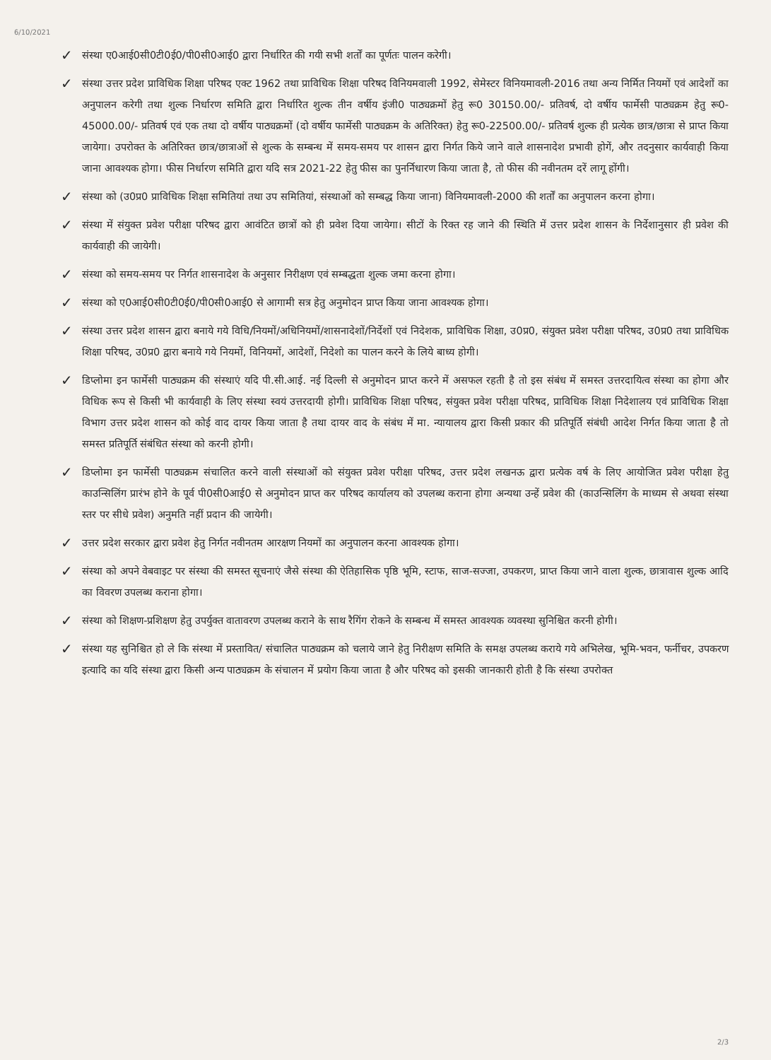6/10/2021
✓
संस्था ए0आई0सी0टी0ई0/पी0सी0आई0 द्वारा निर्धारित की गयी सभी शर्तों का पूर्णतः पालन करेगी।
✓
संस्था उत्तर प्रदेश प्राविधिक शिक्षा परिषद एक्ट 1962 तथा प्राविधिक शिक्षा परिषद विनियमवाली 1992, सेमेस्टर विनियमावली-2016 तथा अन्य निर्मित नियमों एवं आदेशों का अनुपालन करेगी तथा शुल्क निर्धारण समिति द्वारा निर्धारित शुल्क तीन वर्षीय इंजी0 पाठ्यक्रमों हेतु रू0 30150.00/- प्रतिवर्ष, दो वर्षीय फार्मेसी पाठ्यक्रम हेतु रू0- 45000.00/- प्रतिवर्ष एवं एक तथा दो वर्षीय पाठ्यक्रमों (दो वर्षीय फार्मेसी पाठ्यक्रम के अतिरिक्त) हेतु रू0-22500.00/- प्रतिवर्ष शुल्क ही प्रत्येक छात्र/छात्रा से प्राप्त किया जायेगा। उपरोक्त के अतिरिक्त छात्र/छात्राओं से शुल्क के सम्बन्ध में समय-समय पर शासन द्वारा निर्गत किये जाने वाले शासनादेश प्रभावी होगें, और तदनुसार कार्यवाही किया जाना आवश्यक होगा। फीस निर्धारण समिति द्वारा यदि सत्र 2021-22 हेतु फीस का पुनर्निधारण किया जाता है, तो फीस की नवीनतम दरें लागू होंगी।
✓
संस्था को (उ0प्र0 प्राविधिक शिक्षा समितियां तथा उप समितियां, संस्थाओं को सम्बद्ध किया जाना) विनियमावली-2000 की शर्तों का अनुपालन करना होगा।
✓
संस्था में संयुक्त प्रवेश परीक्षा परिषद द्वारा आवंटित छात्रों को ही प्रवेश दिया जायेगा। सीटों के रिक्त रह जाने की स्थिति में उत्तर प्रदेश शासन के निर्देशानुसार ही प्रवेश की कार्यवाही की जायेगी।
✓
संस्था को समय-समय पर निर्गत शासनादेश के अनुसार निरीक्षण एवं सम्बद्धता शुल्क जमा करना होगा।
✓
संस्था को ए0आई0सी0टी0ई0/पी0सी0आई0 से आगामी सत्र हेतु अनुमोदन प्राप्त किया जाना आवश्यक होगा।
✓
संस्था उत्तर प्रदेश शासन द्वारा बनाये गये विधि/नियमों/अधिनियमों/शासनादेशों/निर्देशों एवं निदेशक, प्राविधिक शिक्षा, उ0प्र0, संयुक्त प्रवेश परीक्षा परिषद, उ0प्र0 तथा प्राविधिक शिक्षा परिषद, उ0प्र0 द्वारा बनाये गये नियमों, विनियमों, आदेशों, निदेशो का पालन करने के लिये बाध्य होगी।
✓
डिप्लोमा इन फार्मेसी पाठ्यक्रम की संस्थाएं यदि पी.सी.आई. नई दिल्ली से अनुमोदन प्राप्त करने में असफल रहती है तो इस संबंध में समस्त उत्तरदायित्व संस्था का होगा और विधिक रूप से किसी भी कार्यवाही के लिए संस्था स्वयं उत्तरदायी होगी। प्राविधिक शिक्षा परिषद, संयुक्त प्रवेश परीक्षा परिषद, प्राविधिक शिक्षा निदेशालय एवं प्राविधिक शिक्षा विभाग उत्तर प्रदेश शासन को कोई वाद दायर किया जाता है तथा दायर वाद के संबंध में मा. न्यायालय द्वारा किसी प्रकार की प्रतिपूर्ति संबंधी आदेश निर्गत किया जाता है तो समस्त प्रतिपूर्ति संबंधित संस्था को करनी होगी।
✓
डिप्लोमा इन फार्मेसी पाठ्यक्रम संचालित करने वाली संस्थाओं को संयुक्त प्रवेश परीक्षा परिषद, उत्तर प्रदेश लखनऊ द्वारा प्रत्येक वर्ष के लिए आयोजित प्रवेश परीक्षा हेतु काउन्सिलिंग प्रारंभ होने के पूर्व पी0सी0आई0 से अनुमोदन प्राप्त कर परिषद कार्यालय को उपलब्ध कराना होगा अन्यथा उन्हें प्रवेश की (काउन्सिलिंग के माध्यम से अथवा संस्था स्तर पर सीधे प्रवेश) अनुमति नहीं प्रदान की जायेगी।
✓
उत्तर प्रदेश सरकार द्वारा प्रवेश हेतु निर्गत नवीनतम आरक्षण नियमों का अनुपालन करना आवश्यक होगा।
✓
संस्था को अपने वेबवाइट पर संस्था की समस्त सूचनाएं जैसे संस्था की ऐतिहासिक पृष्ठि भूमि, स्टाफ, साज-सज्जा, उपकरण, प्राप्त किया जाने वाला शुल्क, छात्रावास शुल्क आदि का विवरण उपलब्ध कराना होगा।
✓
संस्था को शिक्षण-प्रशिक्षण हेतु उपर्युक्त वातावरण उपलब्ध कराने के साथ रैगिंग रोकने के सम्बन्ध में समस्त आवश्यक व्यवस्था सुनिश्चित करनी होगी।
✓
संस्था यह सुनिश्चित हो ले कि संस्था में प्रस्तावित/ संचालित पाठ्यक्रम को चलाये जाने हेतु निरीक्षण समिति के समक्ष उपलब्ध कराये गये अभिलेख, भूमि-भवन, फर्नीचर, उपकरण इत्यादि का यदि संस्था द्वारा किसी अन्य पाठ्यक्रम के संचालन में प्रयोग किया जाता है और परिषद को इसकी जानकारी होती है कि संस्था उपरोक्त
2/3